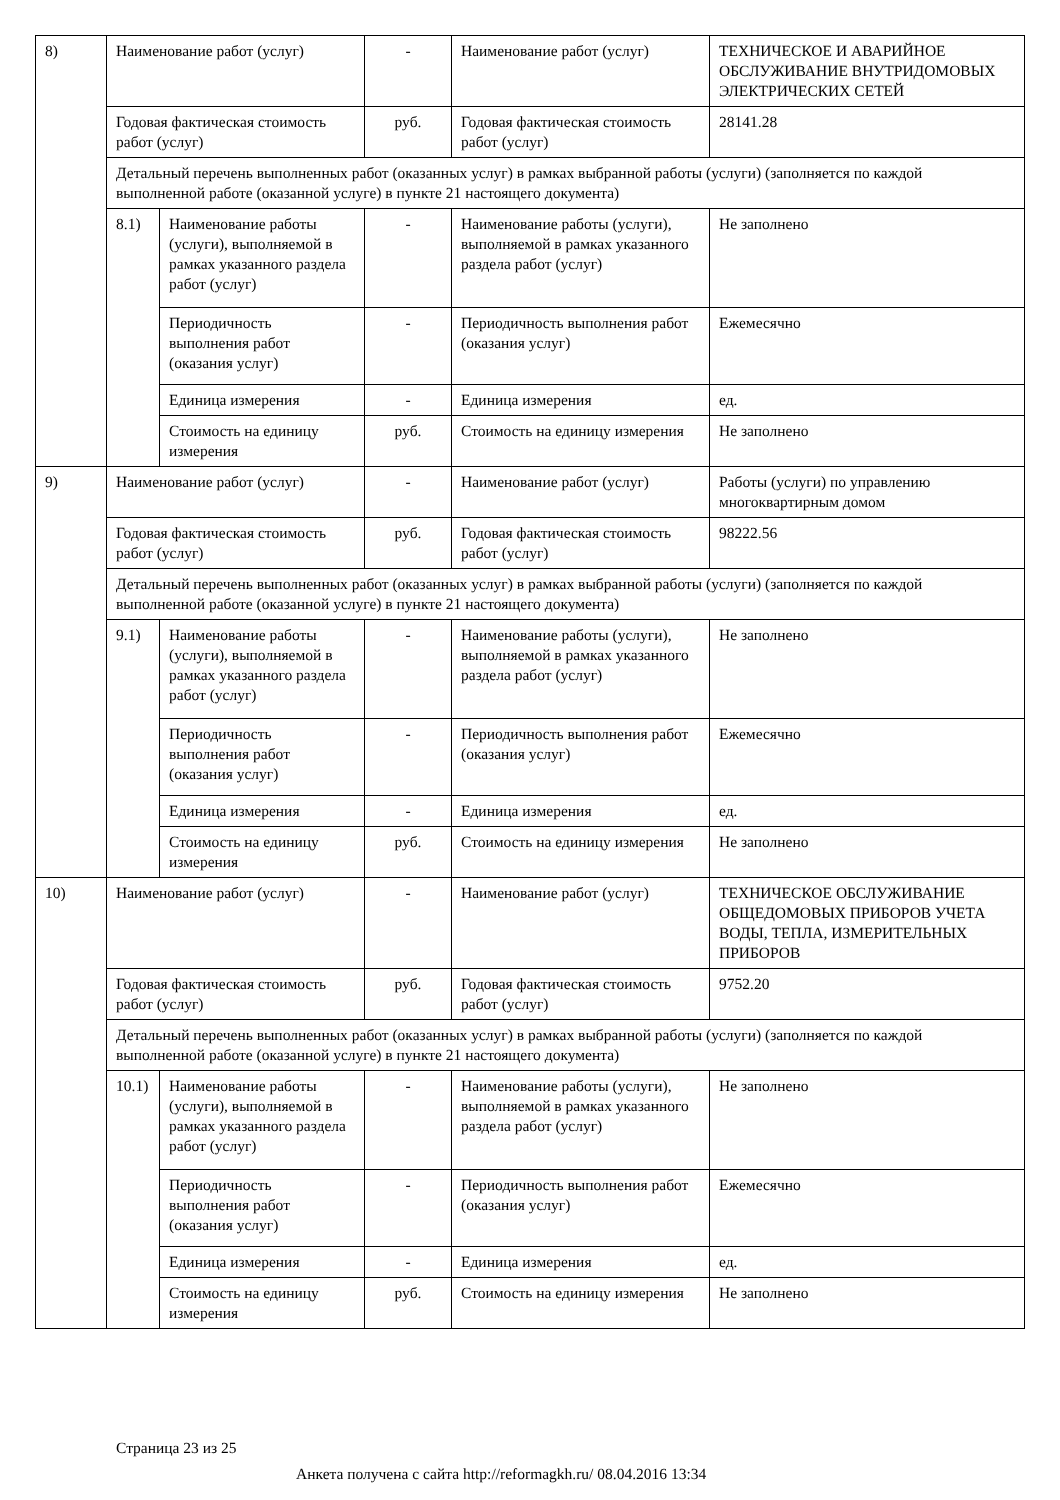| 8) | Наименование работ (услуг) | | - | Наименование работ (услуг) | ТЕХНИЧЕСКОЕ И АВАРИЙНОЕ ОБСЛУЖИВАНИЕ ВНУТРИДОМОВЫХ ЭЛЕКТРИЧЕСКИХ СЕТЕЙ |
| | Годовая фактическая стоимость работ (услуг) | | руб. | Годовая фактическая стоимость работ (услуг) | 28141.28 |
| | Детальный перечень выполненных работ (оказанных услуг) в рамках выбранной работы (услуги) (заполняется по каждой выполненной работе (оказанной услуге) в пункте 21 настоящего документа) | | | | |
| | 8.1) | Наименование работы (услуги), выполняемой в рамках указанного раздела работ (услуг) | - | Наименование работы (услуги), выполняемой в рамках указанного раздела работ (услуг) | Не заполнено |
| | | Периодичность выполнения работ (оказания услуг) | - | Периодичность выполнения работ (оказания услуг) | Ежемесячно |
| | | Единица измерения | - | Единица измерения | ед. |
| | | Стоимость на единицу измерения | руб. | Стоимость на единицу измерения | Не заполнено |
| 9) | Наименование работ (услуг) | | - | Наименование работ (услуг) | Работы (услуги) по управлению многоквартирным домом |
| | Годовая фактическая стоимость работ (услуг) | | руб. | Годовая фактическая стоимость работ (услуг) | 98222.56 |
| | Детальный перечень выполненных работ (оказанных услуг) в рамках выбранной работы (услуги) (заполняется по каждой выполненной работе (оказанной услуге) в пункте 21 настоящего документа) | | | | |
| | 9.1) | Наименование работы (услуги), выполняемой в рамках указанного раздела работ (услуг) | - | Наименование работы (услуги), выполняемой в рамках указанного раздела работ (услуг) | Не заполнено |
| | | Периодичность выполнения работ (оказания услуг) | - | Периодичность выполнения работ (оказания услуг) | Ежемесячно |
| | | Единица измерения | - | Единица измерения | ед. |
| | | Стоимость на единицу измерения | руб. | Стоимость на единицу измерения | Не заполнено |
| 10) | Наименование работ (услуг) | | - | Наименование работ (услуг) | ТЕХНИЧЕСКОЕ ОБСЛУЖИВАНИЕ ОБЩЕДОМОВЫХ ПРИБОРОВ УЧЕТА ВОДЫ, ТЕПЛА, ИЗМЕРИТЕЛЬНЫХ ПРИБОРОВ |
| | Годовая фактическая стоимость работ (услуг) | | руб. | Годовая фактическая стоимость работ (услуг) | 9752.20 |
| | Детальный перечень выполненных работ (оказанных услуг) в рамках выбранной работы (услуги) (заполняется по каждой выполненной работе (оказанной услуге) в пункте 21 настоящего документа) | | | | |
| | 10.1) | Наименование работы (услуги), выполняемой в рамках указанного раздела работ (услуг) | - | Наименование работы (услуги), выполняемой в рамках указанного раздела работ (услуг) | Не заполнено |
| | | Периодичность выполнения работ (оказания услуг) | - | Периодичность выполнения работ (оказания услуг) | Ежемесячно |
| | | Единица измерения | - | Единица измерения | ед. |
| | | Стоимость на единицу измерения | руб. | Стоимость на единицу измерения | Не заполнено |
Страница 23 из 25
Анкета получена с сайта http://reformagkh.ru/ 08.04.2016 13:34